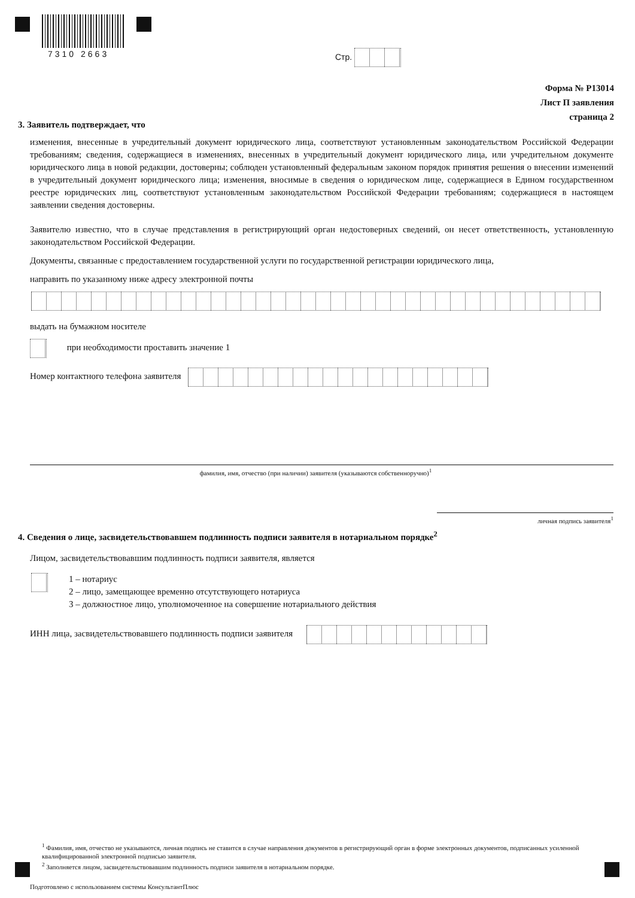7310 2663 Стр.
Форма № Р13014
Лист П заявления
страница 2
3. Заявитель подтверждает, что
изменения, внесенные в учредительный документ юридического лица, соответствуют установленным законодательством Российской Федерации требованиям; сведения, содержащиеся в изменениях, внесенных в учредительный документ юридического лица, или учредительном документе юридического лица в новой редакции, достоверны; соблюден установленный федеральным законом порядок принятия решения о внесении изменений в учредительный документ юридического лица; изменения, вносимые в сведения о юридическом лице, содержащиеся в Едином государственном реестре юридических лиц, соответствуют установленным законодательством Российской Федерации требованиям; содержащиеся в настоящем заявлении сведения достоверны.
Заявителю известно, что в случае представления в регистрирующий орган недостоверных сведений, он несет ответственность, установленную законодательством Российской Федерации.
Документы, связанные с предоставлением государственной услуги по государственной регистрации юридического лица,
направить по указанному ниже адресу электронной почты
выдать на бумажном носителе
при необходимости проставить значение 1
Номер контактного телефона заявителя
фамилия, имя, отчество (при наличии) заявителя (указываются собственноручно)<sup>1</sup>
личная подпись заявителя<sup>1</sup>
4. Сведения о лице, засвидетельствовавшем подлинность подписи заявителя в нотариальном порядке<sup>2</sup>
Лицом, засвидетельствовавшим подлинность подписи заявителя, является
1 – нотариус
2 – лицо, замещающее временно отсутствующего нотариуса
3 – должностное лицо, уполномоченное на совершение нотариального действия
ИНН лица, засвидетельствовавшего подлинность подписи заявителя
<sup>1</sup> Фамилия, имя, отчество не указываются, личная подпись не ставится в случае направления документов в регистрирующий орган в форме электронных документов, подписанных усиленной квалифицированной электронной подписью заявителя.
<sup>2</sup> Заполняется лицом, засвидетельствовавшим подлинность подписи заявителя в нотариальном порядке.
Подготовлено с использованием системы КонсультантПлюс